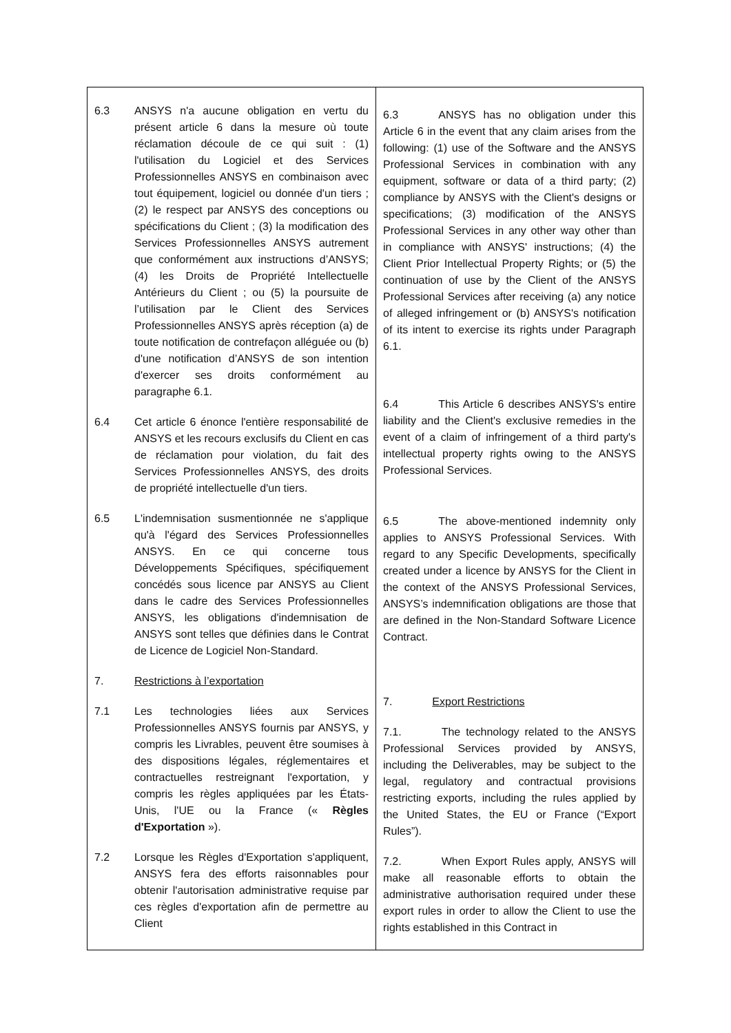| 6.3 ANSYS n'a aucune obligation en vertu du présent article 6 dans la mesure où toute réclamation découle de ce qui suit : (1) l'utilisation du Logiciel et des Services Professionnelles ANSYS en combinaison avec tout équipement, logiciel ou donnée d'un tiers ; (2) le respect par ANSYS des conceptions ou spécifications du Client ; (3) la modification des Services Professionnelles ANSYS autrement que conformément aux instructions d’ANSYS; (4) les Droits de Propriété Intellectuelle Antérieurs du Client ; ou (5) la poursuite de l’utilisation par le Client des Services Professionnelles ANSYS après réception (a) de toute notification de contrefaçon alléguée ou (b) d'une notification d’ANSYS de son intention d'exercer ses droits conformément au paragraphe 6.1. 6.4 Cet article 6 énonce l'entière responsabilité de ANSYS et les recours exclusifs du Client en cas de réclamation pour violation, du fait des Services Professionnelles ANSYS, des droits de propriété intellectuelle d'un tiers. 6.5 L'indemnisation susmentionnée ne s'applique qu'à l'égard des Services Professionnelles ANSYS. En ce qui concerne tous Développements Spécifiques, spécifiquement concédés sous licence par ANSYS au Client dans le cadre des Services Professionnelles ANSYS, les obligations d'indemnisation de ANSYS sont telles que définies dans le Contrat de Licence de Logiciel Non-Standard. 7. Restrictions à l’exportation 7.1 Les technologies liées aux Services Professionnelles ANSYS fournis par ANSYS, y compris les Livrables, peuvent être soumises à des dispositions légales, réglementaires et contractuelles restreignant l'exportation, y compris les règles appliquées par les États-Unis, l'UE ou la France (« Règles d'Exportation »). 7.2 Lorsque les Règles d'Exportation s'appliquent, ANSYS fera des efforts raisonnables pour obtenir l'autorisation administrative requise par ces règles d'exportation afin de permettre au Client | 6.3 ANSYS has no obligation under this Article 6 in the event that any claim arises from the following: (1) use of the Software and the ANSYS Professional Services in combination with any equipment, software or data of a third party; (2) compliance by ANSYS with the Client's designs or specifications; (3) modification of the ANSYS Professional Services in any other way other than in compliance with ANSYS' instructions; (4) the Client Prior Intellectual Property Rights; or (5) the continuation of use by the Client of the ANSYS Professional Services after receiving (a) any notice of alleged infringement or (b) ANSYS's notification of its intent to exercise its rights under Paragraph 6.1. 6.4 This Article 6 describes ANSYS's entire liability and the Client's exclusive remedies in the event of a claim of infringement of a third party's intellectual property rights owing to the ANSYS Professional Services. 6.5 The above-mentioned indemnity only applies to ANSYS Professional Services. With regard to any Specific Developments, specifically created under a licence by ANSYS for the Client in the context of the ANSYS Professional Services, ANSYS’s indemnification obligations are those that are defined in the Non-Standard Software Licence Contract. 7. Export Restrictions 7.1. The technology related to the ANSYS Professional Services provided by ANSYS, including the Deliverables, may be subject to the legal, regulatory and contractual provisions restricting exports, including the rules applied by the United States, the EU or France (“Export Rules”). 7.2. When Export Rules apply, ANSYS will make all reasonable efforts to obtain the administrative authorisation required under these export rules in order to allow the Client to use the rights established in this Contract in |